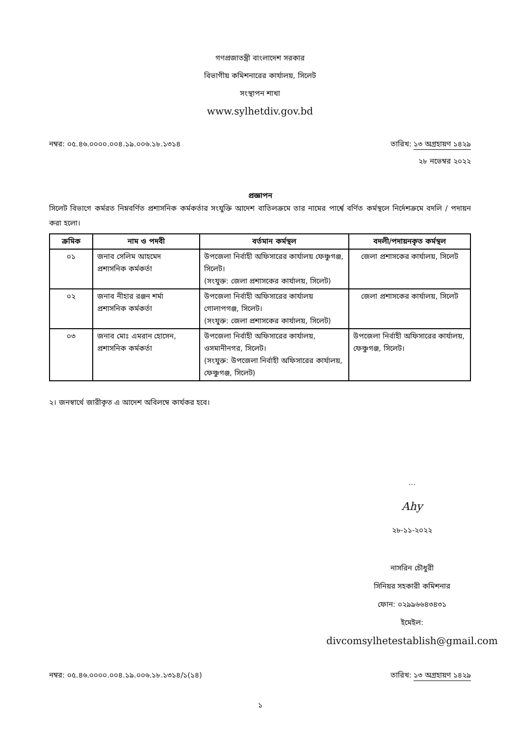গণপ্রজাতন্ত্রী বাংলাদেশ সরকার
বিভাগীয় কমিশনারের কার্যালয়, সিলেট
সংস্থাপন শাখা
www.sylhetdiv.gov.bd
নম্বর: ০৫.৪৬.০০০০.০০৪.১৯.০০৬.১৮.১৩১৪ তারিখ: ১৩ অগ্রহায়ণ ১৪২৯
২৮ নভেম্বর ২০২২
প্রজ্ঞাপন
সিলেট বিভাগে কর্মরত নিম্নবর্ণিত প্রশাসনিক কর্মকর্তার সংযুক্তি আদেশ বাতিলক্রমে তার নামের পার্শ্বে বর্ণিত কর্মস্থলে নির্দেশক্রমে বদলি / পদায়ন করা হলো।
| ক্রমিক | নাম ও পদবী | বর্তমান কর্মস্থল | বদলী/পদায়নকৃত কর্মস্থল |
| --- | --- | --- | --- |
| ০১ | জনাব সেলিম আহমেদ প্রশাসনিক কর্মকর্তা | উপজেলা নির্বাহী অফিসারের কার্যালয় ফেঞ্চুগঞ্জ, সিলেট। (সংযুক্ত: জেলা প্রশাসকের কার্যালয়, সিলেট) | জেলা প্রশাসকের কার্যালয়, সিলেট |
| ০২ | জনাব নীহার রঞ্জন শর্মা প্রশাসনিক কর্মকর্তা | উপজেলা নির্বাহী অফিসারের কার্যালয় গোলাপগঞ্জ, সিলেট। (সংযুক্ত: জেলা প্রশাসকের কার্যালয়, সিলেট) | জেলা প্রশাসকের কার্যালয়, সিলেট |
| ০৩ | জনাব মোঃ এমরান হোসেন, প্রশাসনিক কর্মকর্তা | উপজেলা নির্বাহী অফিসারের কার্যালয়, ওসমানীনগর, সিলেট। (সংযুক্ত: উপজেলা নির্বাহী অফিসারের কার্যালয়, ফেঞ্চুগঞ্জ, সিলেট) | উপজেলা নির্বাহী অফিসারের কার্যালয়, ফেঞ্চুগঞ্জ, সিলেট। |
২। জনস্বার্থে জারীকৃত এ আদেশ অবিলম্বে কার্যকর হবে।
...
Ahy
২৮-১১-২০২২
নাসরিন চৌধুরী
সিনিয়র সহকারী কমিশনার
ফোন: ০২৯৯৬৬৪৩৪৩১
ইমেইল:
divcomsylhetestablish@gmail.com
নম্বর: ০৫.৪৬.০০০০.০০৪.১৯.০০৬.১৮.১৩১৪/১(১৪) তারিখ: ১৩ অগ্রহায়ণ ১৪২৯
১